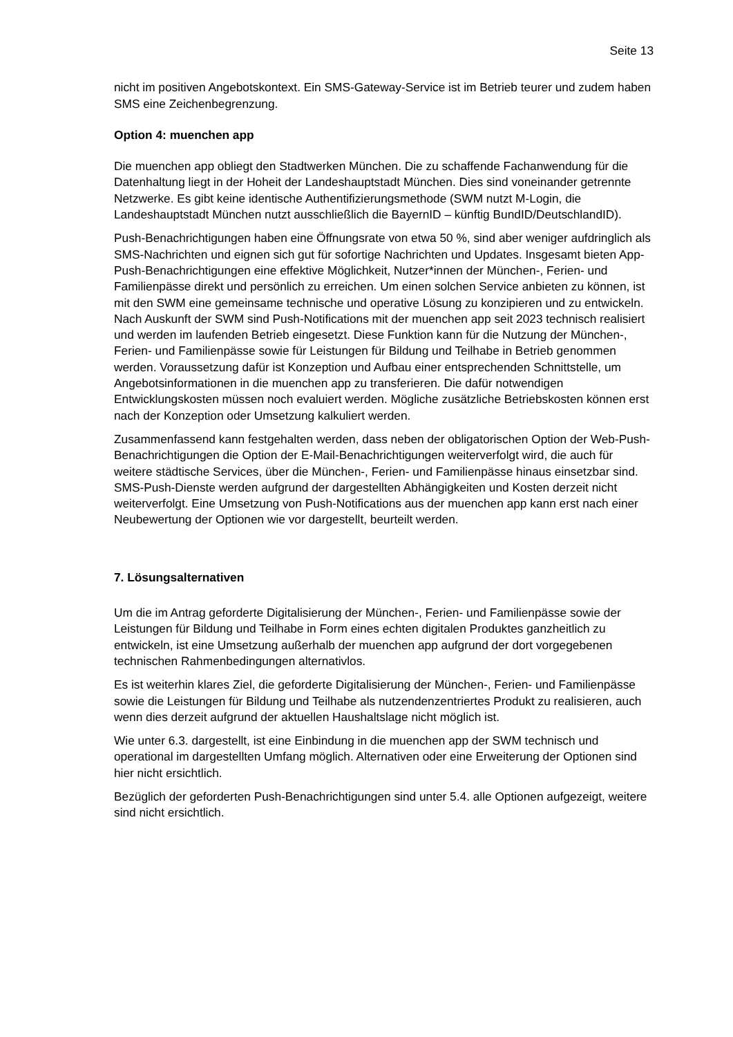Seite 13
nicht im positiven Angebotskontext. Ein SMS-Gateway-Service ist im Betrieb teurer und zudem haben SMS eine Zeichenbegrenzung.
Option 4: muenchen app
Die muenchen app obliegt den Stadtwerken München. Die zu schaffende Fachanwendung für die Datenhaltung liegt in der Hoheit der Landeshauptstadt München. Dies sind voneinander getrennte Netzwerke. Es gibt keine identische Authentifizierungsmethode (SWM nutzt M-Login, die Landeshauptstadt München nutzt ausschließlich die BayernID – künftig BundID/DeutschlandID).
Push-Benachrichtigungen haben eine Öffnungsrate von etwa 50 %, sind aber weniger aufdringlich als SMS-Nachrichten und eignen sich gut für sofortige Nachrichten und Updates. Insgesamt bieten App-Push-Benachrichtigungen eine effektive Möglichkeit, Nutzer*innen der München-, Ferien- und Familienpässe direkt und persönlich zu erreichen. Um einen solchen Service anbieten zu können, ist mit den SWM eine gemeinsame technische und operative Lösung zu konzipieren und zu entwickeln. Nach Auskunft der SWM sind Push-Notifications mit der muenchen app seit 2023 technisch realisiert und werden im laufenden Betrieb eingesetzt. Diese Funktion kann für die Nutzung der München-, Ferien- und Familienpässe sowie für Leistungen für Bildung und Teilhabe in Betrieb genommen werden. Voraussetzung dafür ist Konzeption und Aufbau einer entsprechenden Schnittstelle, um Angebotsinformationen in die muenchen app zu transferieren. Die dafür notwendigen Entwicklungskosten müssen noch evaluiert werden. Mögliche zusätzliche Betriebskosten können erst nach der Konzeption oder Umsetzung kalkuliert werden.
Zusammenfassend kann festgehalten werden, dass neben der obligatorischen Option der Web-Push-Benachrichtigungen die Option der E-Mail-Benachrichtigungen weiterverfolgt wird, die auch für weitere städtische Services, über die München-, Ferien- und Familienpässe hinaus einsetzbar sind. SMS-Push-Dienste werden aufgrund der dargestellten Abhängigkeiten und Kosten derzeit nicht weiterverfolgt. Eine Umsetzung von Push-Notifications aus der muenchen app kann erst nach einer Neubewertung der Optionen wie vor dargestellt, beurteilt werden.
7. Lösungsalternativen
Um die im Antrag geforderte Digitalisierung der München-, Ferien- und Familienpässe sowie der Leistungen für Bildung und Teilhabe in Form eines echten digitalen Produktes ganzheitlich zu entwickeln, ist eine Umsetzung außerhalb der muenchen app aufgrund der dort vorgegebenen technischen Rahmenbedingungen alternativlos.
Es ist weiterhin klares Ziel, die geforderte Digitalisierung der München-, Ferien- und Familienpässe sowie die Leistungen für Bildung und Teilhabe als nutzendenzentriertes Produkt zu realisieren, auch wenn dies derzeit aufgrund der aktuellen Haushaltslage nicht möglich ist.
Wie unter 6.3. dargestellt, ist eine Einbindung in die muenchen app der SWM technisch und operational im dargestellten Umfang möglich. Alternativen oder eine Erweiterung der Optionen sind hier nicht ersichtlich.
Bezüglich der geforderten Push-Benachrichtigungen sind unter 5.4. alle Optionen aufgezeigt, weitere sind nicht ersichtlich.